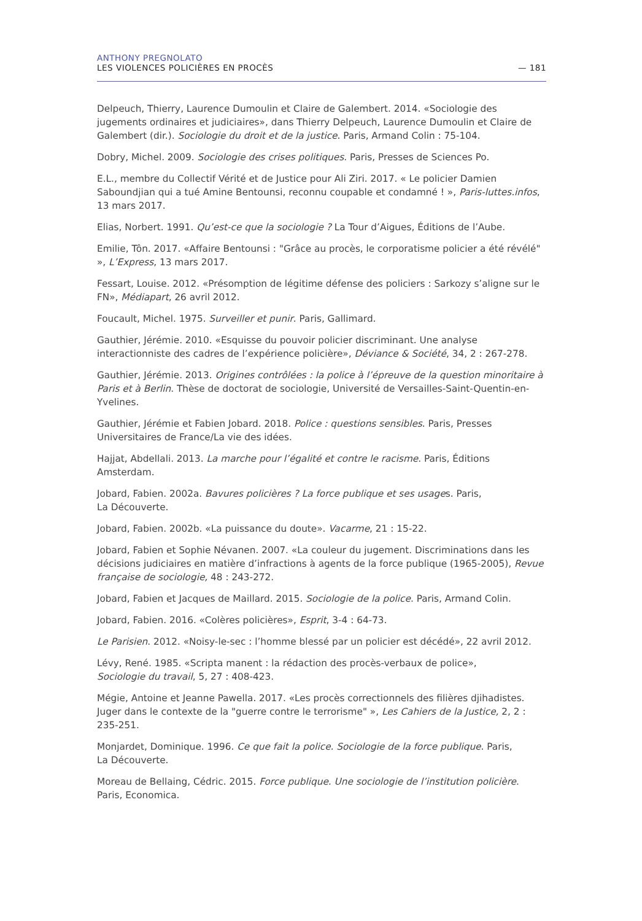ANTHONY PREGNOLATO
LES VIOLENCES POLICIÈRES EN PROCÈS — 181
Delpeuch, Thierry, Laurence Dumoulin et Claire de Galembert. 2014. «Sociologie des jugements ordinaires et judiciaires», dans Thierry Delpeuch, Laurence Dumoulin et Claire de Galembert (dir.). Sociologie du droit et de la justice. Paris, Armand Colin : 75-104.
Dobry, Michel. 2009. Sociologie des crises politiques. Paris, Presses de Sciences Po.
E.L., membre du Collectif Vérité et de Justice pour Ali Ziri. 2017. « Le policier Damien Saboundjian qui a tué Amine Bentounsi, reconnu coupable et condamné ! », Paris-luttes.infos, 13 mars 2017.
Elias, Norbert. 1991. Qu’est-ce que la sociologie ? La Tour d’Aigues, Éditions de l’Aube.
Emilie, Tôn. 2017. «Affaire Bentounsi : "Grâce au procès, le corporatisme policier a été révélé" », L’Express, 13 mars 2017.
Fessart, Louise. 2012. «Présomption de légitime défense des policiers : Sarkozy s’aligne sur le FN», Médiapart, 26 avril 2012.
Foucault, Michel. 1975. Surveiller et punir. Paris, Gallimard.
Gauthier, Jérémie. 2010. «Esquisse du pouvoir policier discriminant. Une analyse interactionniste des cadres de l’expérience policière», Déviance & Société, 34, 2 : 267-278.
Gauthier, Jérémie. 2013. Origines contrôlées : la police à l’épreuve de la question minoritaire à Paris et à Berlin. Thèse de doctorat de sociologie, Université de Versailles-Saint-Quentin-en-Yvelines.
Gauthier, Jérémie et Fabien Jobard. 2018. Police : questions sensibles. Paris, Presses Universitaires de France/La vie des idées.
Hajjat, Abdellali. 2013. La marche pour l’égalité et contre le racisme. Paris, Éditions Amsterdam.
Jobard, Fabien. 2002a. Bavures policières ? La force publique et ses usages. Paris,
La Découverte.
Jobard, Fabien. 2002b. «La puissance du doute». Vacarme, 21 : 15-22.
Jobard, Fabien et Sophie Névanen. 2007. «La couleur du jugement. Discriminations dans les décisions judiciaires en matière d’infractions à agents de la force publique (1965-2005), Revue française de sociologie, 48 : 243-272.
Jobard, Fabien et Jacques de Maillard. 2015. Sociologie de la police. Paris, Armand Colin.
Jobard, Fabien. 2016. «Colères policières», Esprit, 3-4 : 64-73.
Le Parisien. 2012. «Noisy-le-sec : l’homme blessé par un policier est décédé», 22 avril 2012.
Lévy, René. 1985. «Scripta manent : la rédaction des procès-verbaux de police»,
Sociologie du travail, 5, 27 : 408-423.
Mégie, Antoine et Jeanne Pawella. 2017. «Les procès correctionnels des filières djihadistes. Juger dans le contexte de la "guerre contre le terrorisme" », Les Cahiers de la Justice, 2, 2 : 235-251.
Monjardet, Dominique. 1996. Ce que fait la police. Sociologie de la force publique. Paris,
La Découverte.
Moreau de Bellaing, Cédric. 2015. Force publique. Une sociologie de l’institution policière. Paris, Economica.